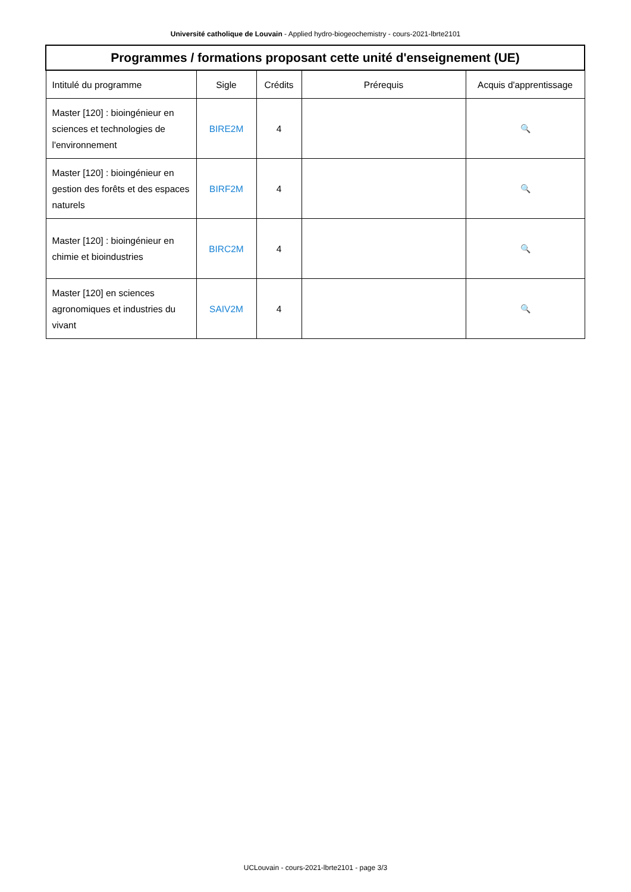Université catholique de Louvain - Applied hydro-biogeochemistry - cours-2021-lbrte2101
| Programmes / formations proposant cette unité d'enseignement (UE) | | | | |
| --- | --- | --- | --- | --- |
| Intitulé du programme | Sigle | Crédits | Prérequis | Acquis d'apprentissage |
| Master [120] : bioingénieur en sciences et technologies de l'environnement | BIRE2M | 4 | | 🔍 |
| Master [120] : bioingénieur en gestion des forêts et des espaces naturels | BIRF2M | 4 | | 🔍 |
| Master [120] : bioingénieur en chimie et bioindustries | BIRC2M | 4 | | 🔍 |
| Master [120] en sciences agronomiques et industries du vivant | SAIV2M | 4 | | 🔍 |
UCLouvain - cours-2021-lbrte2101 - page 3/3